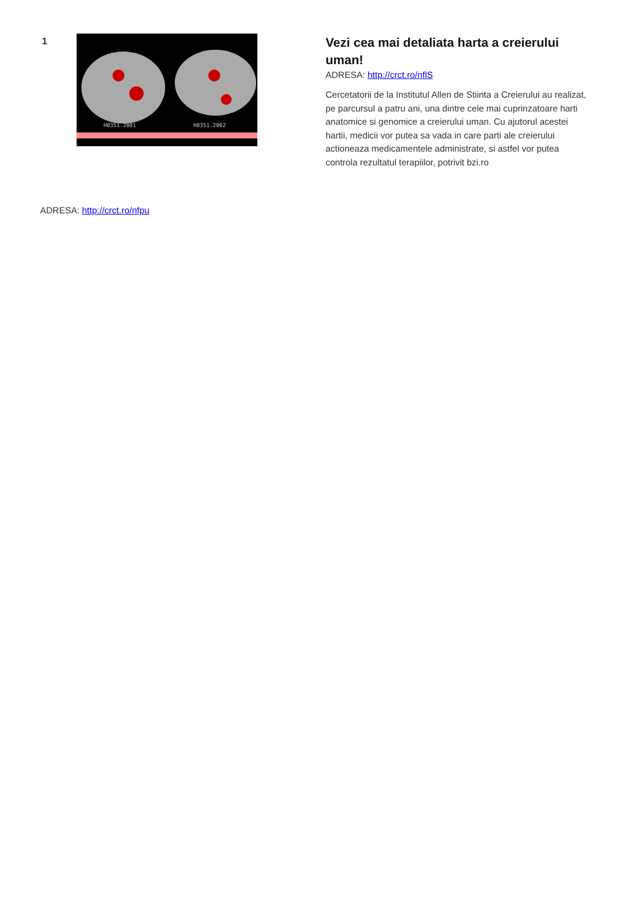1
H0351.2001 H0351.2002
Vezi cea mai detaliata harta a creierului uman!
ADRESA: http://crct.ro/nflS
Cercetatorii de la Institutul Allen de Stiinta a Creierului au realizat, pe parcursul a patru ani, una dintre cele mai cuprinzatoare harti anatomice si genomice a creierului uman. Cu ajutorul acestei hartii, medicii vor putea sa vada in care parti ale creierului actioneaza medicamentele administrate, si astfel vor putea controla rezultatul terapiilor, potrivit bzi.ro
ADRESA: http://crct.ro/nfpu